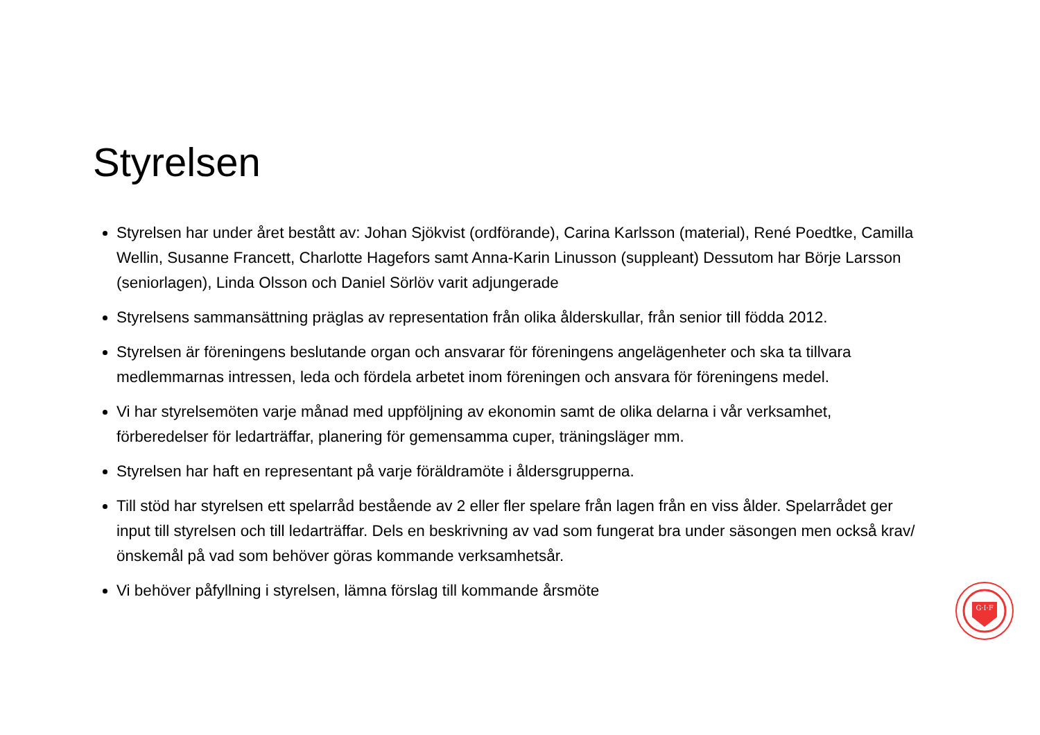Styrelsen
Styrelsen har under året bestått av: Johan Sjökvist (ordförande), Carina Karlsson (material), René Poedtke, Camilla Wellin, Susanne Francett, Charlotte Hagefors samt Anna-Karin Linusson (suppleant) Dessutom har Börje Larsson (seniorlagen), Linda Olsson och Daniel Sörlöv varit adjungerade
Styrelsens sammansättning präglas av representation från olika ålderskullar, från senior till födda 2012.
Styrelsen är föreningens beslutande organ och ansvarar för föreningens angelägenheter och ska ta tillvara medlemmarnas intressen, leda och fördela arbetet inom föreningen och ansvara för föreningens medel.
Vi har styrelsemöten varje månad med uppföljning av ekonomin samt de olika delarna i vår verksamhet, förberedelser för ledarträffar, planering för gemensamma cuper, träningsläger mm.
Styrelsen har haft en representant på varje föräldramöte i åldersgrupperna.
Till stöd har styrelsen ett spelarråd bestående av 2 eller fler spelare från lagen från en viss ålder. Spelarrådet ger input till styrelsen och till ledarträffar. Dels en beskrivning av vad som fungerat bra under säsongen men också krav/önskemål på vad som behöver göras kommande verksamhetsår.
Vi behöver påfyllning i styrelsen, lämna förslag till kommande årsmöte
G·I·F